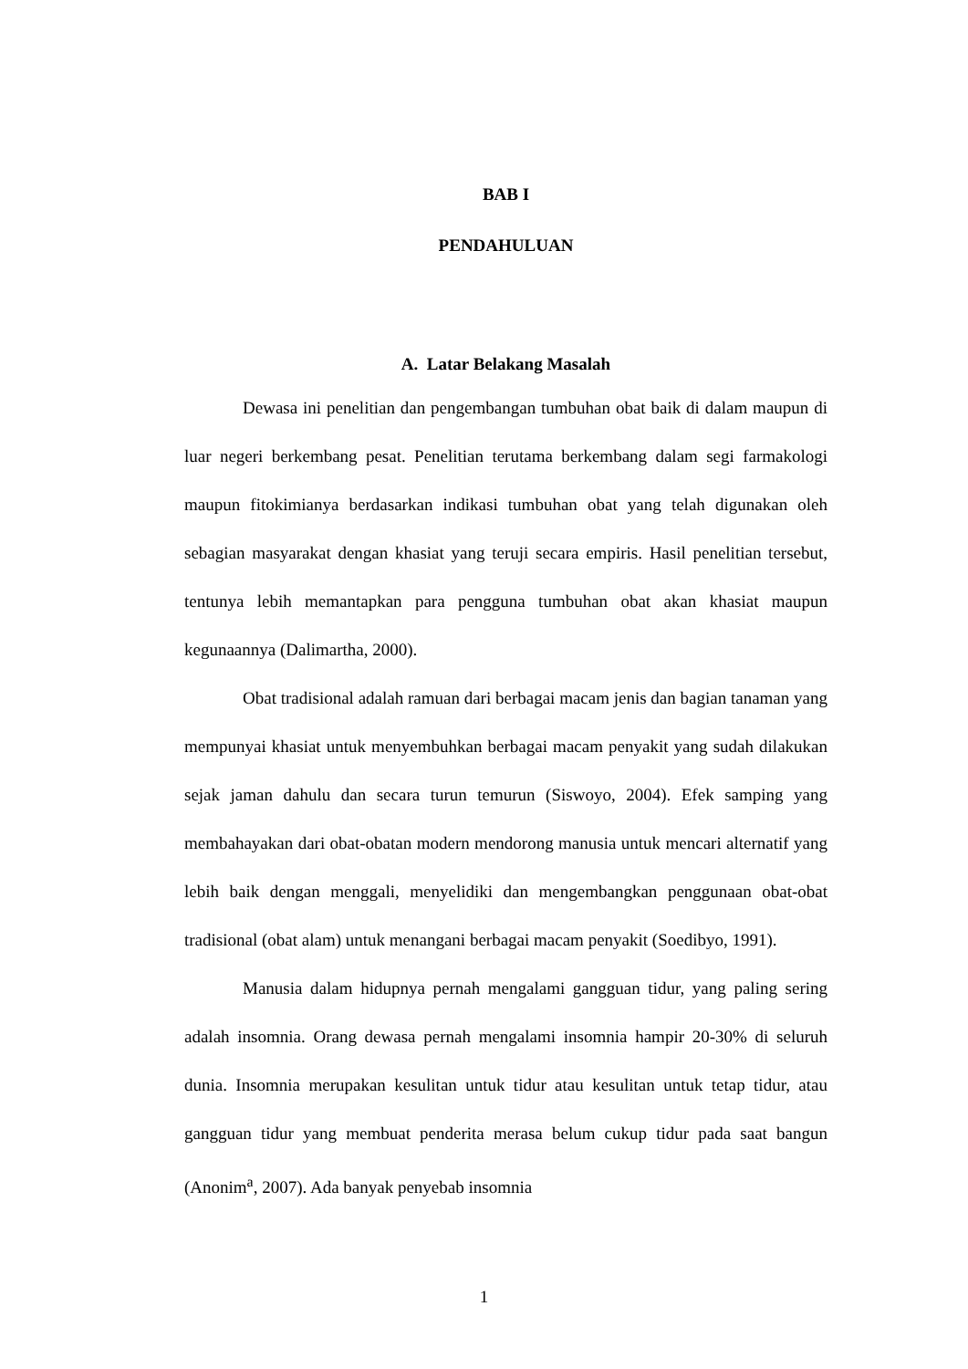BAB I
PENDAHULUAN
A. Latar Belakang Masalah
Dewasa ini penelitian dan pengembangan tumbuhan obat baik di dalam maupun di luar negeri berkembang pesat. Penelitian terutama berkembang dalam segi farmakologi maupun fitokimianya berdasarkan indikasi tumbuhan obat yang telah digunakan oleh sebagian masyarakat dengan khasiat yang teruji secara empiris. Hasil penelitian tersebut, tentunya lebih memantapkan para pengguna tumbuhan obat akan khasiat maupun kegunaannya (Dalimartha, 2000).
Obat tradisional adalah ramuan dari berbagai macam jenis dan bagian tanaman yang mempunyai khasiat untuk menyembuhkan berbagai macam penyakit yang sudah dilakukan sejak jaman dahulu dan secara turun temurun (Siswoyo, 2004). Efek samping yang membahayakan dari obat-obatan modern mendorong manusia untuk mencari alternatif yang lebih baik dengan menggali, menyelidiki dan mengembangkan penggunaan obat-obat tradisional (obat alam) untuk menangani berbagai macam penyakit (Soedibyo, 1991).
Manusia dalam hidupnya pernah mengalami gangguan tidur, yang paling sering adalah insomnia. Orang dewasa pernah mengalami insomnia hampir 20-30% di seluruh dunia. Insomnia merupakan kesulitan untuk tidur atau kesulitan untuk tetap tidur, atau gangguan tidur yang membuat penderita merasa belum cukup tidur pada saat bangun (Anonim<sup>a</sup>, 2007). Ada banyak penyebab insomnia
1